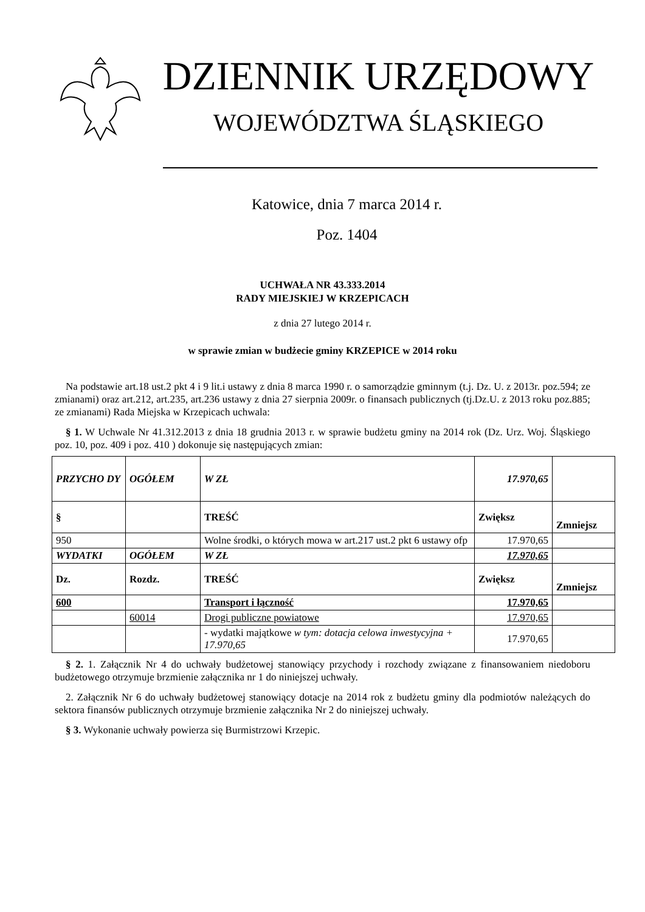DZIENNIK URZĘDOWY
WOJEWÓDZTWA ŚLĄSKIEGO
Katowice, dnia 7 marca 2014 r.
Poz. 1404
UCHWAŁA NR 43.333.2014
RADY MIEJSKIEJ W KRZEPICACH
z dnia 27 lutego 2014 r.
w sprawie zmian w budżecie gminy KRZEPICE w 2014 roku
Na podstawie art.18 ust.2 pkt 4 i 9 lit.i ustawy z dnia 8 marca 1990 r. o samorządzie gminnym (t.j. Dz. U. z 2013r. poz.594; ze zmianami) oraz art.212, art.235, art.236 ustawy z dnia 27 sierpnia 2009r. o finansach publicznych (tj.Dz.U. z 2013 roku poz.885; ze zmianami) Rada Miejska w Krzepicach uchwala:
§ 1. W Uchwale Nr 41.312.2013 z dnia 18 grudnia 2013 r. w sprawie budżetu gminy na 2014 rok (Dz. Urz. Woj. Śląskiego poz. 10, poz. 409 i poz. 410 ) dokonuje się następujących zmian:
| PRZYCHO DY | OGÓŁEM | W ZŁ | 17.970,65 | |
| § | | TREŚĆ | Zwiększ | Zmniejsz |
| 950 | | Wolne środki, o których mowa w art.217 ust.2 pkt 6 ustawy ofp | 17.970,65 | |
| WYDATKI | OGÓŁEM | W ZŁ | 17.970,65 | |
| Dz. | Rozdz. | TREŚĆ | Zwiększ | Zmniejsz |
| 600 | | Transport i łączność | 17.970,65 | |
| | 60014 | Drogi publiczne powiatowe | 17.970,65 | |
| | | - wydatki majątkowe w tym: dotacja celowa inwestycyjna + 17.970,65 | 17.970,65 | |
§ 2. 1. Załącznik Nr 4 do uchwały budżetowej stanowiący przychody i rozchody związane z finansowaniem niedoboru budżetowego otrzymuje brzmienie załącznika nr 1 do niniejszej uchwały.
2. Załącznik Nr 6 do uchwały budżetowej stanowiący dotacje na 2014 rok z budżetu gminy dla podmiotów należących do sektora finansów publicznych otrzymuje brzmienie załącznika Nr 2 do niniejszej uchwały.
§ 3. Wykonanie uchwały powierza się Burmistrzowi Krzepic.